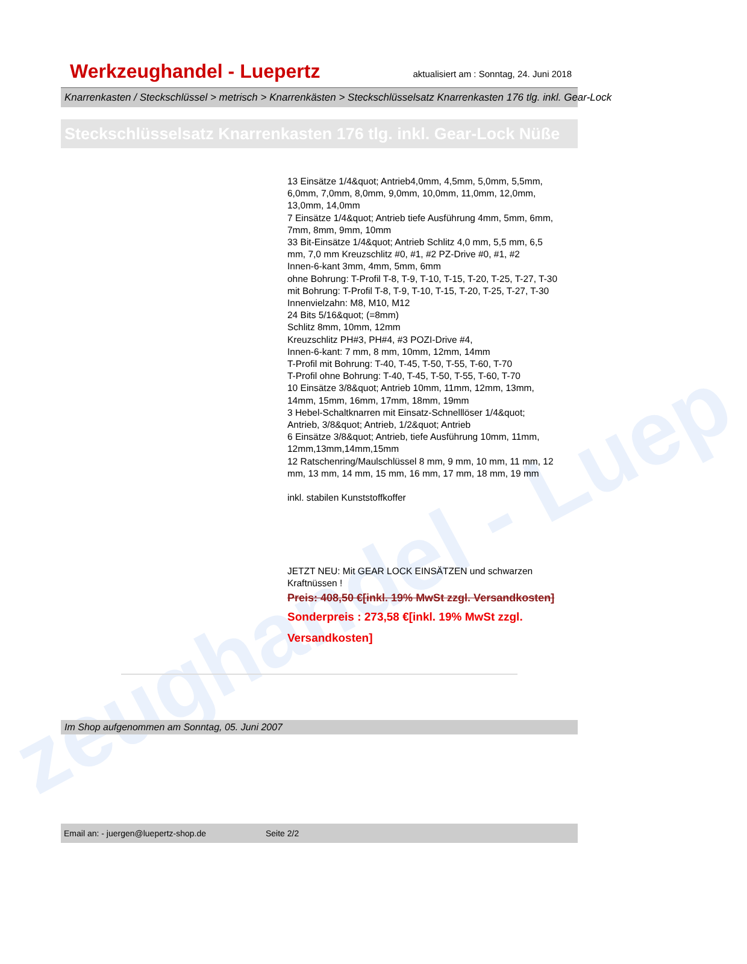zeughandel - Luep
Werkzeughandel - Luepertz
aktualisiert am : Sonntag, 24. Juni 2018
Knarrenkasten / Steckschlüssel > metrisch > Knarrenkästen > Steckschlüsselsatz Knarrenkasten 176 tlg. inkl. Gear-Lock
Steckschlüsselsatz Knarrenkasten 176 tlg. inkl. Gear-Lock Nüße
13 Einsätze 1/4&quot; Antrieb4,0mm, 4,5mm, 5,0mm, 5,5mm, 6,0mm, 7,0mm, 8,0mm, 9,0mm, 10,0mm, 11,0mm, 12,0mm, 13,0mm, 14,0mm
7 Einsätze 1/4&quot; Antrieb tiefe Ausführung 4mm, 5mm, 6mm, 7mm, 8mm, 9mm, 10mm
33 Bit-Einsätze 1/4&quot; Antrieb Schlitz 4,0 mm, 5,5 mm, 6,5 mm, 7,0 mm Kreuzschlitz #0, #1, #2 PZ-Drive #0, #1, #2
Innen-6-kant 3mm, 4mm, 5mm, 6mm
ohne Bohrung: T-Profil T-8, T-9, T-10, T-15, T-20, T-25, T-27, T-30
mit Bohrung: T-Profil T-8, T-9, T-10, T-15, T-20, T-25, T-27, T-30
Innenvielzahn: M8, M10, M12
24 Bits 5/16&quot; (=8mm)
Schlitz 8mm, 10mm, 12mm
Kreuzschlitz PH#3, PH#4, #3 POZI-Drive #4,
Innen-6-kant: 7 mm, 8 mm, 10mm, 12mm, 14mm
T-Profil mit Bohrung: T-40, T-45, T-50, T-55, T-60, T-70
T-Profil ohne Bohrung: T-40, T-45, T-50, T-55, T-60, T-70
10 Einsätze 3/8&quot; Antrieb 10mm, 11mm, 12mm, 13mm, 14mm, 15mm, 16mm, 17mm, 18mm, 19mm
3 Hebel-Schaltknarren mit Einsatz-Schnelllöser 1/4&quot; Antrieb, 3/8&quot; Antrieb, 1/2&quot; Antrieb
6 Einsätze 3/8&quot; Antrieb, tiefe Ausführung 10mm, 11mm, 12mm,13mm,14mm,15mm
12 Ratschenring/Maulschlüssel 8 mm, 9 mm, 10 mm, 11 mm, 12 mm, 13 mm, 14 mm, 15 mm, 16 mm, 17 mm, 18 mm, 19 mm
inkl. stabilen Kunststoffkoffer
JETZT NEU: Mit GEAR LOCK EINSÄTZEN und schwarzen Kraftnüssen !
Preis: 408,50 €[inkl. 19% MwSt zzgl. Versandkosten]
Sonderpreis : 273,58 €[inkl. 19% MwSt zzgl. Versandkosten]
Im Shop aufgenommen am Sonntag, 05. Juni 2007
Email an: - juergen@luepertz-shop.de Seite 2/2